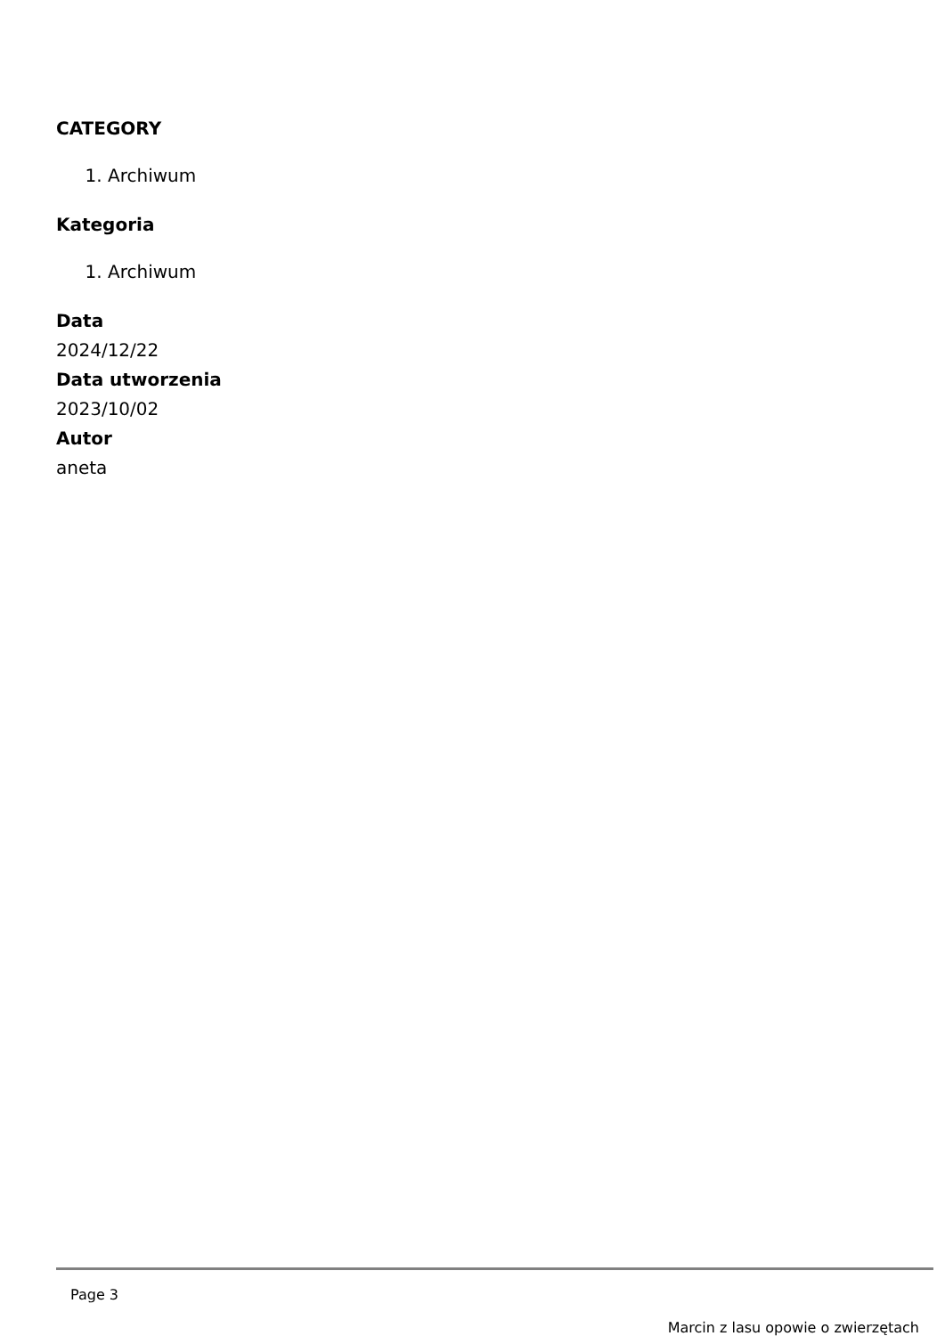CATEGORY
1. Archiwum
Kategoria
1. Archiwum
Data
2024/12/22
Data utworzenia
2023/10/02
Autor
aneta
Page 3
Marcin z lasu opowie o zwierzętach